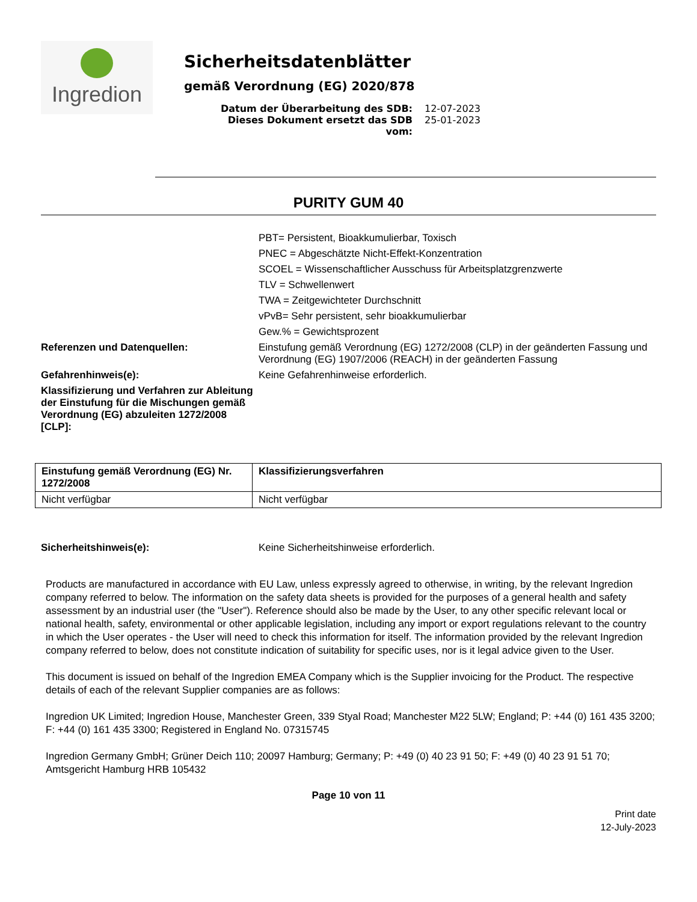Ingredion
Sicherheitsdatenblätter
gemäß Verordnung (EG) 2020/878
Datum der Überarbeitung des SDB: 12-07-2023
Dieses Dokument ersetzt das SDB vom: 25-01-2023
PURITY GUM 40
PBT= Persistent, Bioakkumulierbar, Toxisch
PNEC = Abgeschätzte Nicht-Effekt-Konzentration
SCOEL = Wissenschaftlicher Ausschuss für Arbeitsplatzgrenzwerte
TLV = Schwellenwert
TWA = Zeitgewichteter Durchschnitt
vPvB= Sehr persistent, sehr bioakkumulierbar
Gew.% = Gewichtsprozent
Referenzen und Datenquellen: Einstufung gemäß Verordnung (EG) 1272/2008 (CLP) in der geänderten Fassung und Verordnung (EG) 1907/2006 (REACH) in der geänderten Fassung
Gefahrenhinweis(e): Keine Gefahrenhinweise erforderlich.
Klassifizierung und Verfahren zur Ableitung der Einstufung für die Mischungen gemäß Verordnung (EG) abzuleiten 1272/2008 [CLP]:
| Einstufung gemäß Verordnung (EG) Nr. 1272/2008 | Klassifizierungsverfahren |
| --- | --- |
| Nicht verfügbar | Nicht verfügbar |
Sicherheitshinweis(e): Keine Sicherheitshinweise erforderlich.
Products are manufactured in accordance with EU Law, unless expressly agreed to otherwise, in writing, by the relevant Ingredion company referred to below. The information on the safety data sheets is provided for the purposes of a general health and safety assessment by an industrial user (the "User"). Reference should also be made by the User, to any other specific relevant local or national health, safety, environmental or other applicable legislation, including any import or export regulations relevant to the country in which the User operates - the User will need to check this information for itself. The information provided by the relevant Ingredion company referred to below, does not constitute indication of suitability for specific uses, nor is it legal advice given to the User.
This document is issued on behalf of the Ingredion EMEA Company which is the Supplier invoicing for the Product. The respective details of each of the relevant Supplier companies are as follows:
Ingredion UK Limited; Ingredion House, Manchester Green, 339 Styal Road; Manchester M22 5LW; England; P: +44 (0) 161 435 3200; F: +44 (0) 161 435 3300; Registered in England No. 07315745
Ingredion Germany GmbH; Grüner Deich 110; 20097 Hamburg; Germany; P: +49 (0) 40 23 91 50; F: +49 (0) 40 23 91 51 70; Amtsgericht Hamburg HRB 105432
Page 10 von 11
Print date
12-July-2023